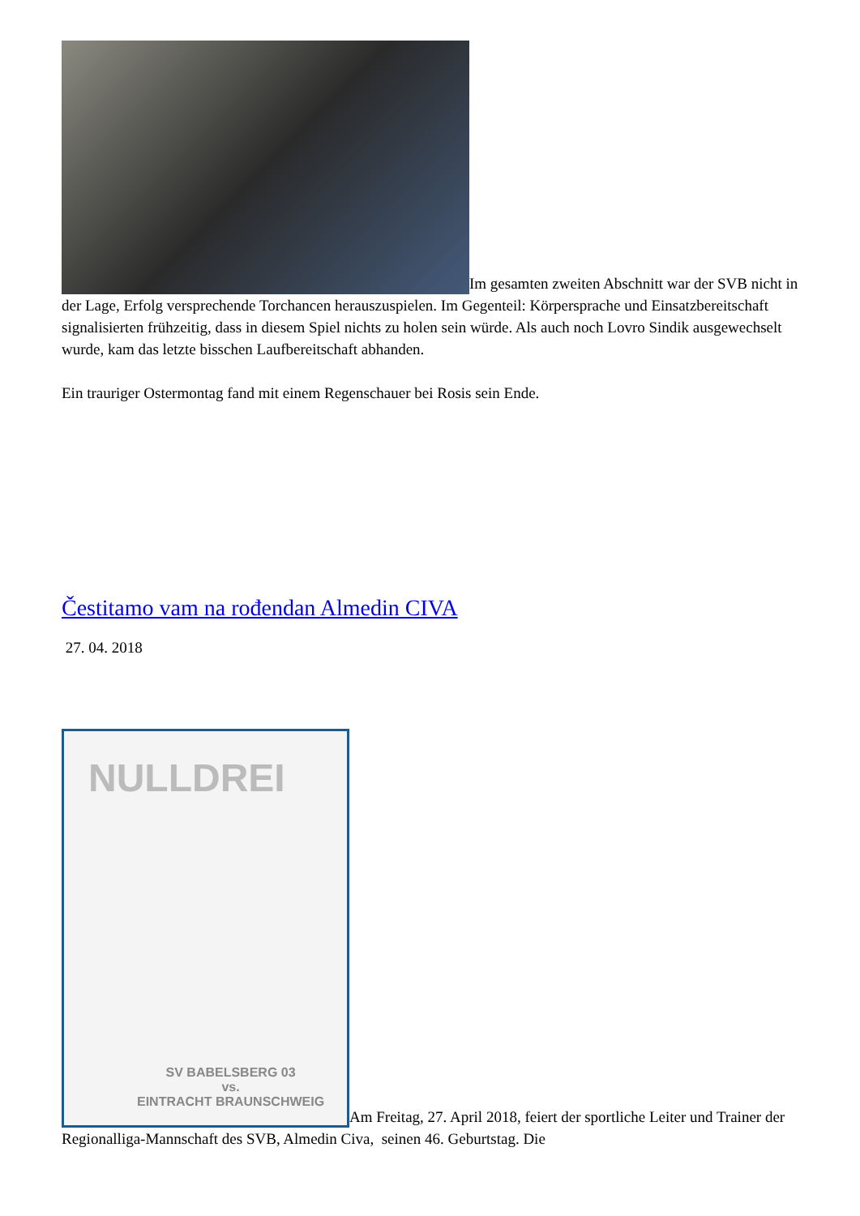Im gesamten zweiten Abschnitt war der SVB nicht in der Lage, Erfolg versprechende Torchancen herauszuspielen. Im Gegenteil: Körpersprache und Einsatzbereitschaft signalisierten frühzeitig, dass in diesem Spiel nichts zu holen sein würde. Als auch noch Lovro Sindik ausgewechselt wurde, kam das letzte bisschen Laufbereitschaft abhanden.
Ein trauriger Ostermontag fand mit einem Regenschauer bei Rosis sein Ende.
Čestitamo vam na rođendan Almedin CIVA
27. 04. 2018
NULLDREI SV BABELSBERG 03
vs.
EINTRACHT BRAUNSCHWEIG Am Freitag, 27. April 2018, feiert der sportliche Leiter und Trainer der Regionalliga-Mannschaft des SVB, Almedin Civa, seinen 46. Geburtstag. Die